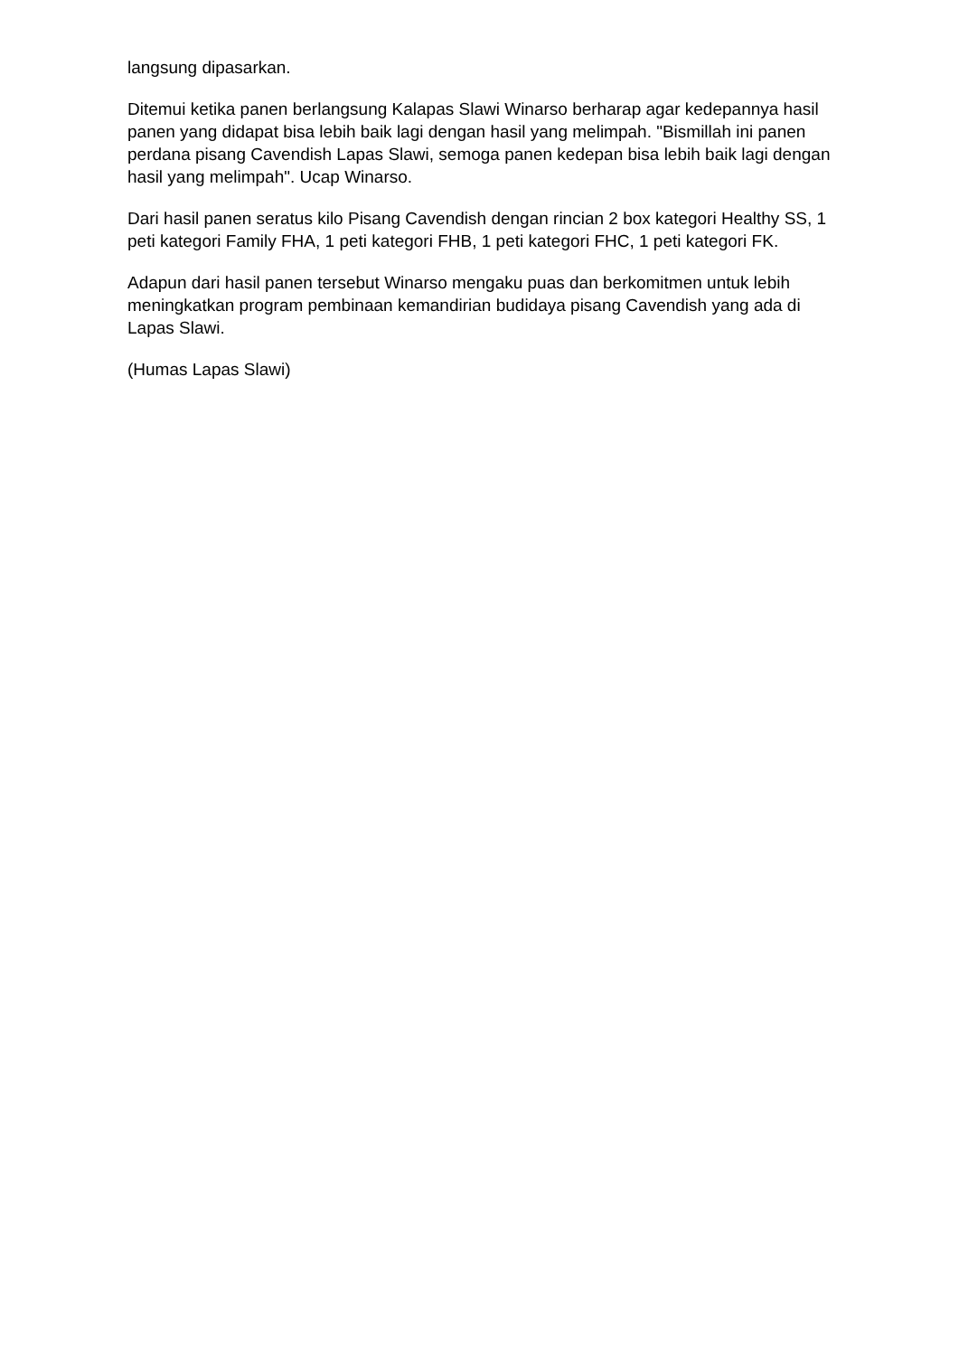langsung dipasarkan.
Ditemui ketika panen berlangsung Kalapas Slawi Winarso berharap agar kedepannya hasil panen yang didapat bisa lebih baik lagi dengan hasil yang melimpah. "Bismillah ini panen perdana pisang Cavendish Lapas Slawi, semoga panen kedepan bisa lebih baik lagi dengan hasil yang melimpah". Ucap Winarso.
Dari hasil panen seratus kilo Pisang Cavendish dengan rincian 2 box kategori Healthy SS, 1 peti kategori Family FHA, 1 peti kategori FHB, 1 peti kategori FHC, 1 peti kategori FK.
Adapun dari hasil panen tersebut Winarso mengaku puas dan berkomitmen untuk lebih meningkatkan program pembinaan kemandirian budidaya pisang Cavendish yang ada di Lapas Slawi.
(Humas Lapas Slawi)